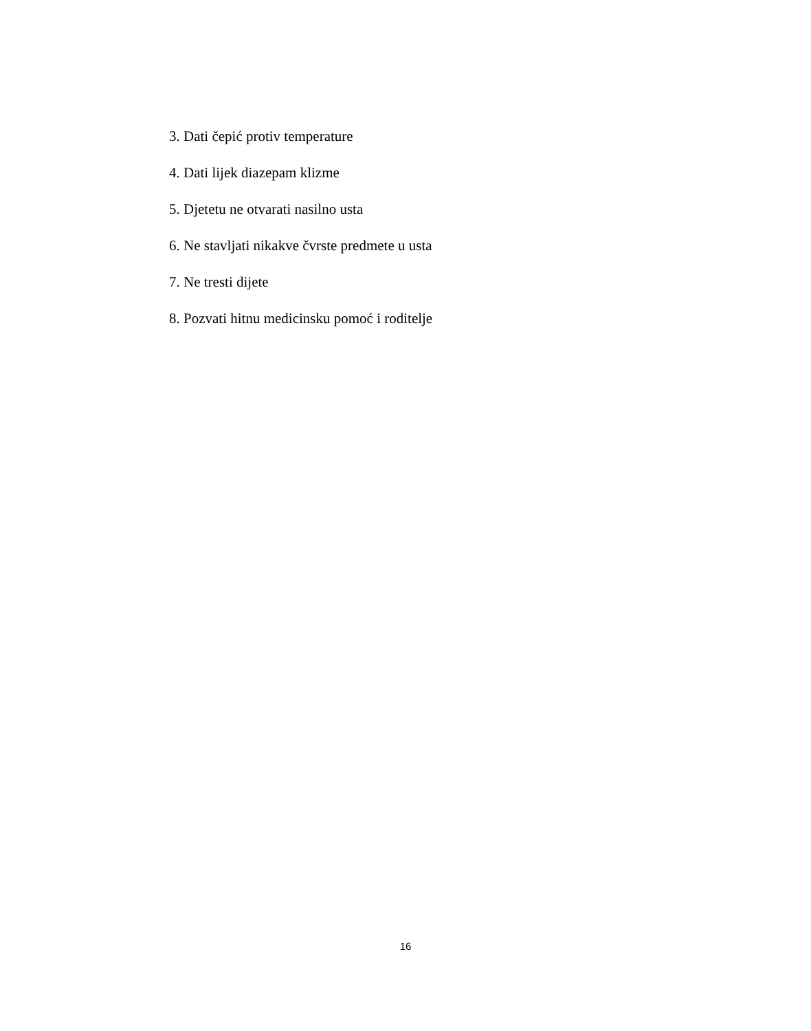3. Dati čepić protiv temperature
4. Dati lijek diazepam klizme
5. Djetetu ne otvarati nasilno usta
6. Ne stavljati nikakve čvrste predmete u usta
7. Ne tresti dijete
8. Pozvati hitnu medicinsku pomoć i roditelje
16